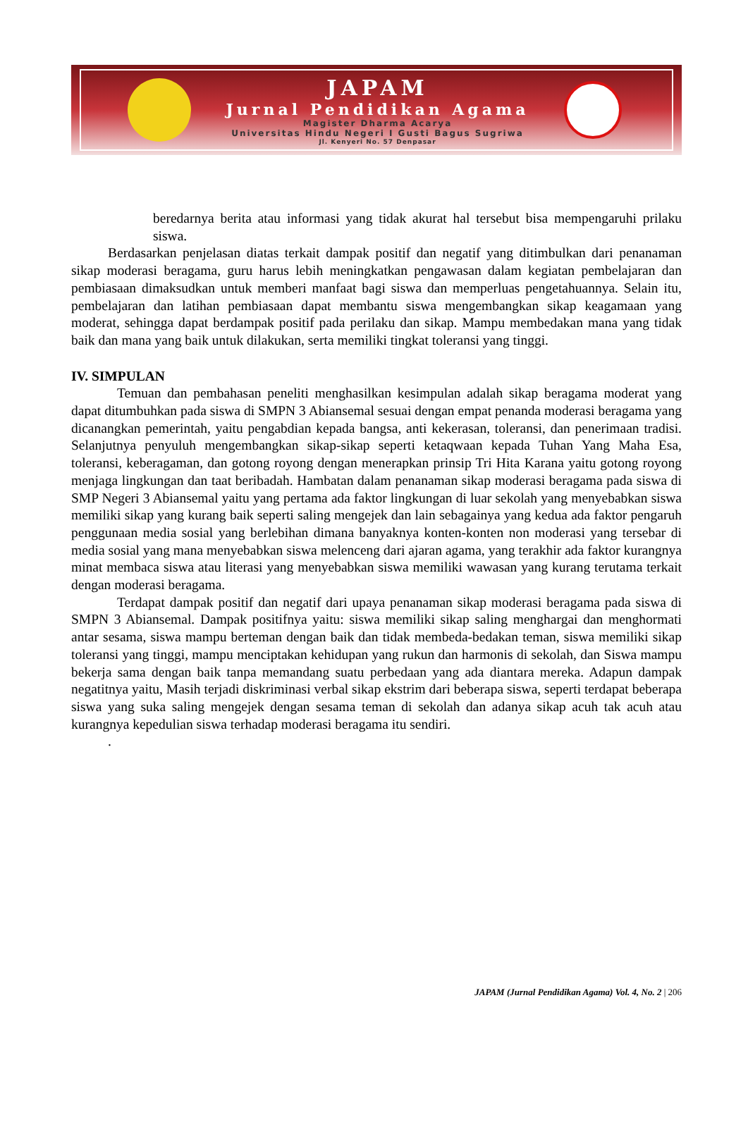JAPAM
Jurnal Pendidikan Agama
Magister Dharma Acarya
Universitas Hindu Negeri I Gusti Bagus Sugriwa
Jl. Kenyeri No. 57 Denpasar
beredarnya berita atau informasi yang tidak akurat hal tersebut bisa mempengaruhi prilaku siswa.
Berdasarkan penjelasan diatas terkait dampak positif dan negatif yang ditimbulkan dari penanaman sikap moderasi beragama, guru harus lebih meningkatkan pengawasan dalam kegiatan pembelajaran dan pembiasaan dimaksudkan untuk memberi manfaat bagi siswa dan memperluas pengetahuannya. Selain itu, pembelajaran dan latihan pembiasaan dapat membantu siswa mengembangkan sikap keagamaan yang moderat, sehingga dapat berdampak positif pada perilaku dan sikap. Mampu membedakan mana yang tidak baik dan mana yang baik untuk dilakukan, serta memiliki tingkat toleransi yang tinggi.
IV. SIMPULAN
Temuan dan pembahasan peneliti menghasilkan kesimpulan adalah sikap beragama moderat yang dapat ditumbuhkan pada siswa di SMPN 3 Abiansemal sesuai dengan empat penanda moderasi beragama yang dicanangkan pemerintah, yaitu pengabdian kepada bangsa, anti kekerasan, toleransi, dan penerimaan tradisi. Selanjutnya penyuluh mengembangkan sikap-sikap seperti ketaqwaan kepada Tuhan Yang Maha Esa, toleransi, keberagaman, dan gotong royong dengan menerapkan prinsip Tri Hita Karana yaitu gotong royong menjaga lingkungan dan taat beribadah. Hambatan dalam penanaman sikap moderasi beragama pada siswa di SMP Negeri 3 Abiansemal yaitu yang pertama ada faktor lingkungan di luar sekolah yang menyebabkan siswa memiliki sikap yang kurang baik seperti saling mengejek dan lain sebagainya yang kedua ada faktor pengaruh penggunaan media sosial yang berlebihan dimana banyaknya konten-konten non moderasi yang tersebar di media sosial yang mana menyebabkan siswa melenceng dari ajaran agama, yang terakhir ada faktor kurangnya minat membaca siswa atau literasi yang menyebabkan siswa memiliki wawasan yang kurang terutama terkait dengan moderasi beragama.
Terdapat dampak positif dan negatif dari upaya penanaman sikap moderasi beragama pada siswa di SMPN 3 Abiansemal. Dampak positifnya yaitu: siswa memiliki sikap saling menghargai dan menghormati antar sesama, siswa mampu berteman dengan baik dan tidak membeda-bedakan teman, siswa memiliki sikap toleransi yang tinggi, mampu menciptakan kehidupan yang rukun dan harmonis di sekolah, dan Siswa mampu bekerja sama dengan baik tanpa memandang suatu perbedaan yang ada diantara mereka. Adapun dampak negatitnya yaitu, Masih terjadi diskriminasi verbal sikap ekstrim dari beberapa siswa, seperti terdapat beberapa siswa yang suka saling mengejek dengan sesama teman di sekolah dan adanya sikap acuh tak acuh atau kurangnya kepedulian siswa terhadap moderasi beragama itu sendiri.
.
JAPAM (Jurnal Pendidikan Agama) Vol. 4, No. 2 | 206